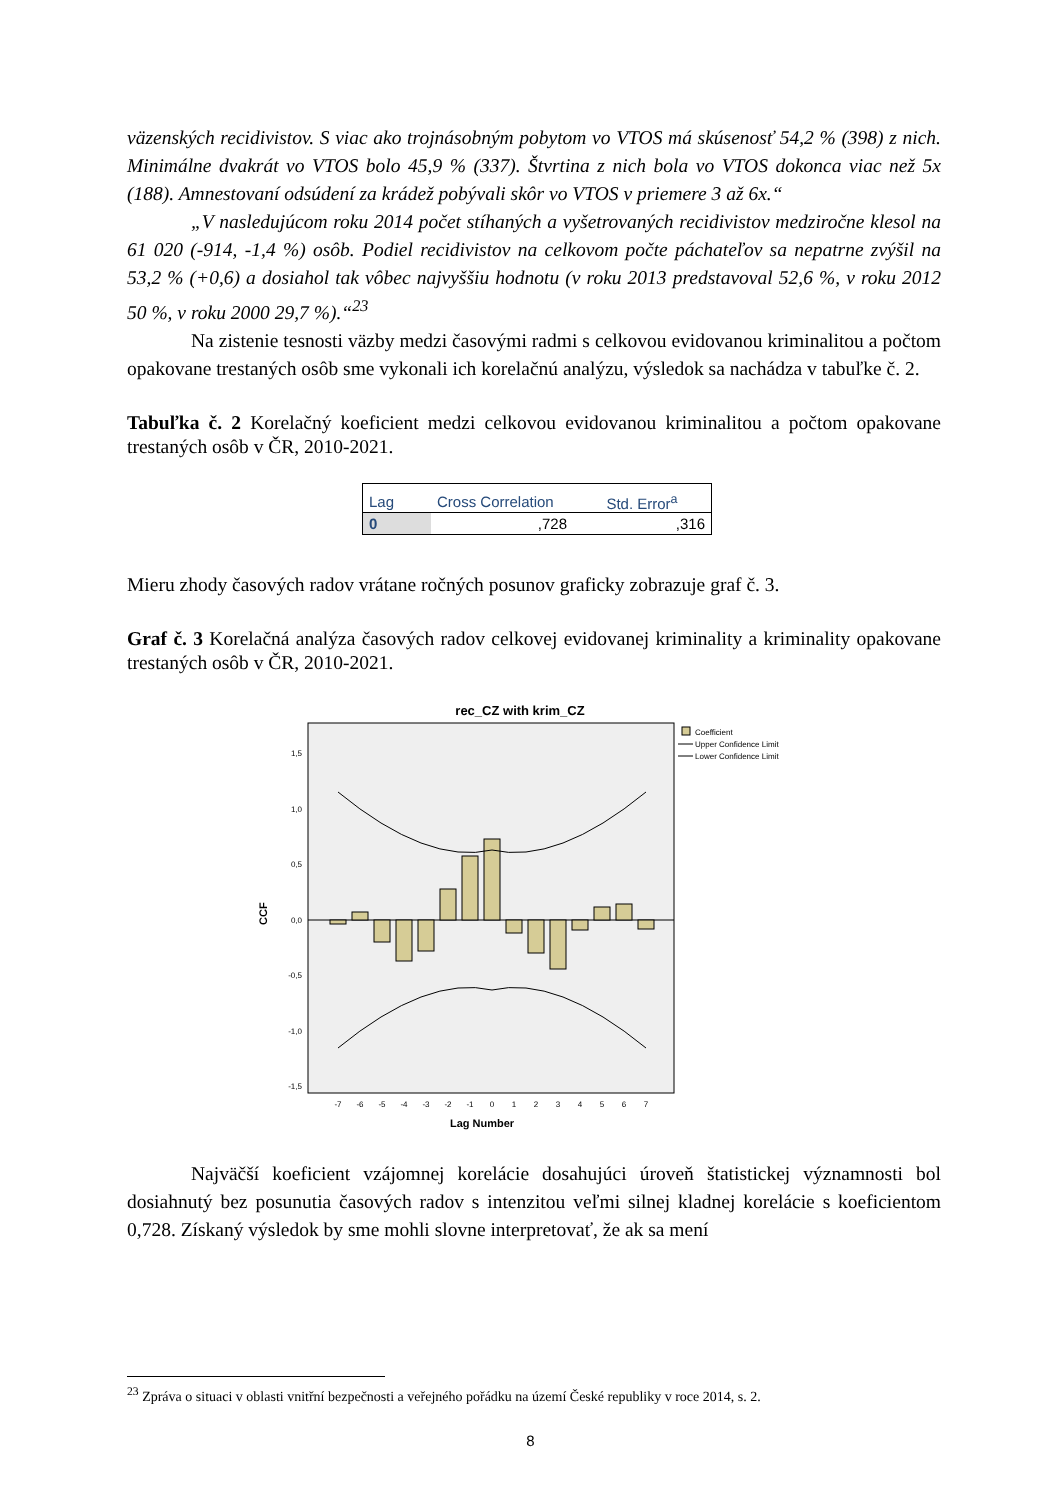väzenských recidivistov. S viac ako trojnásobným pobytom vo VTOS má skúsenosť 54,2 % (398) z nich. Minimálne dvakrát vo VTOS bolo 45,9 % (337). Štvrtina z nich bola vo VTOS dokonca viac než 5x (188). Amnestovaní odsúdení za krádež pobývali skôr vo VTOS v priemere 3 až 6x.“
„V nasledujúcom roku 2014 počet stíhaných a vyšetrovaných recidivistov medziročne klesol na 61 020 (-914, -1,4 %) osôb. Podiel recidivistov na celkovom počte páchateľov sa nepatrne zvýšil na 53,2 % (+0,6) a dosiahol tak vôbec najvyššiu hodnotu (v roku 2013 predstavoval 52,6 %, v roku 2012 50 %, v roku 2000 29,7 %).“<sup>23</sup>
Na zistenie tesnosti väzby medzi časovými radmi s celkovou evidovanou kriminalitou a počtom opakovane trestaných osôb sme vykonali ich korelačnú analýzu, výsledok sa nachádza v tabuľke č. 2.
Tabuľka č. 2 Korelačný koeficient medzi celkovou evidovanou kriminalitou a počtom opakovane trestaných osôb v ČR, 2010-2021.
| Lag | Cross Correlation | Std. Error<sup>a</sup> |
| --- | --- | --- |
| 0 | ,728 | ,316 |
Mieru zhody časových radov vrátane ročných posunov graficky zobrazuje graf č. 3.
Graf č. 3 Korelačná analýza časových radov celkovej evidovanej kriminality a kriminality opakovane trestaných osôb v ČR, 2010-2021.
rec_CZ with krim_CZ
1,5
1,0
0,5
0,0
-0,5
-1,0
-1,5
CCF
-7
-6
-5
-4
-3
-2
-1
0
1
2
3
4
5
6
7
Lag Number
Coefficient
Upper Confidence Limit
Lower Confidence Limit
Najväčší koeficient vzájomnej korelácie dosahujúci úroveň štatistickej významnosti bol dosiahnutý bez posunutia časových radov s intenzitou veľmi silnej kladnej korelácie s koeficientom 0,728. Získaný výsledok by sme mohli slovne interpretovať, že ak sa mení
<sup>23</sup> Zpráva o situaci v oblasti vnitřní bezpečnosti a veřejného pořádku na území České republiky v roce 2014, s. 2.
8